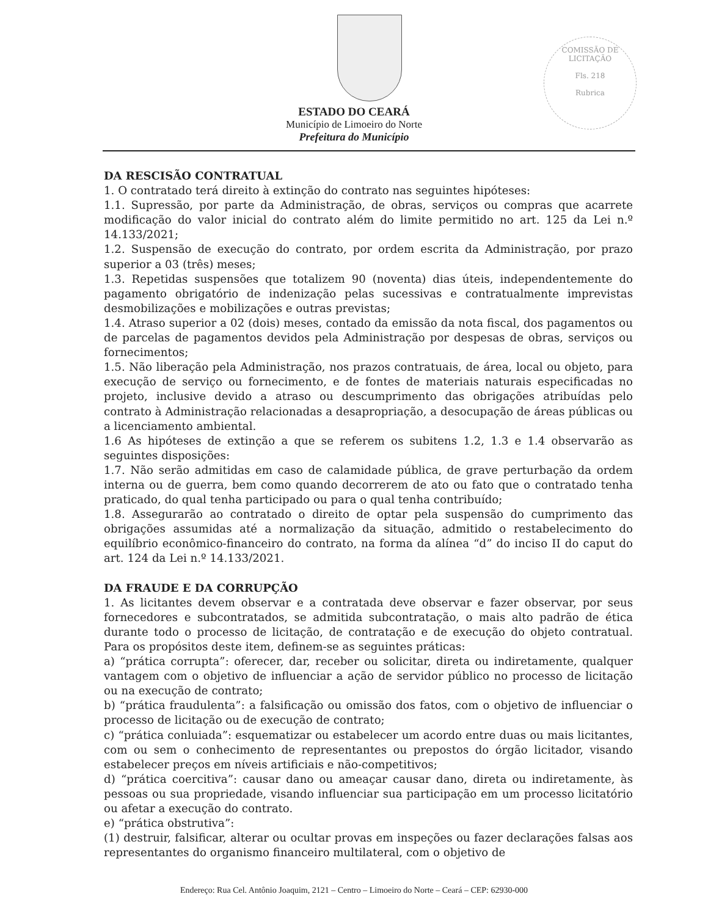COMISSÃO DE LICITAÇÃO
Fls. 218
Rubrica
ESTADO DO CEARÁ
Município de Limoeiro do Norte
Prefeitura do Município
DA RESCISÃO CONTRATUAL
1. O contratado terá direito à extinção do contrato nas seguintes hipóteses:
1.1. Supressão, por parte da Administração, de obras, serviços ou compras que acarrete modificação do valor inicial do contrato além do limite permitido no art. 125 da Lei n.º 14.133/2021;
1.2. Suspensão de execução do contrato, por ordem escrita da Administração, por prazo superior a 03 (três) meses;
1.3. Repetidas suspensões que totalizem 90 (noventa) dias úteis, independentemente do pagamento obrigatório de indenização pelas sucessivas e contratualmente imprevistas desmobilizações e mobilizações e outras previstas;
1.4. Atraso superior a 02 (dois) meses, contado da emissão da nota fiscal, dos pagamentos ou de parcelas de pagamentos devidos pela Administração por despesas de obras, serviços ou fornecimentos;
1.5. Não liberação pela Administração, nos prazos contratuais, de área, local ou objeto, para execução de serviço ou fornecimento, e de fontes de materiais naturais especificadas no projeto, inclusive devido a atraso ou descumprimento das obrigações atribuídas pelo contrato à Administração relacionadas a desapropriação, a desocupação de áreas públicas ou a licenciamento ambiental.
1.6 As hipóteses de extinção a que se referem os subitens 1.2, 1.3 e 1.4 observarão as seguintes disposições:
1.7. Não serão admitidas em caso de calamidade pública, de grave perturbação da ordem interna ou de guerra, bem como quando decorrerem de ato ou fato que o contratado tenha praticado, do qual tenha participado ou para o qual tenha contribuído;
1.8. Assegurarão ao contratado o direito de optar pela suspensão do cumprimento das obrigações assumidas até a normalização da situação, admitido o restabelecimento do equilíbrio econômico-financeiro do contrato, na forma da alínea “d” do inciso II do caput do art. 124 da Lei n.º 14.133/2021.
DA FRAUDE E DA CORRUPÇÃO
1. As licitantes devem observar e a contratada deve observar e fazer observar, por seus fornecedores e subcontratados, se admitida subcontratação, o mais alto padrão de ética durante todo o processo de licitação, de contratação e de execução do objeto contratual. Para os propósitos deste item, definem-se as seguintes práticas:
a) “prática corrupta”: oferecer, dar, receber ou solicitar, direta ou indiretamente, qualquer vantagem com o objetivo de influenciar a ação de servidor público no processo de licitação ou na execução de contrato;
b) “prática fraudulenta”: a falsificação ou omissão dos fatos, com o objetivo de influenciar o processo de licitação ou de execução de contrato;
c) “prática conluiada”: esquematizar ou estabelecer um acordo entre duas ou mais licitantes, com ou sem o conhecimento de representantes ou prepostos do órgão licitador, visando estabelecer preços em níveis artificiais e não-competitivos;
d) “prática coercitiva”: causar dano ou ameaçar causar dano, direta ou indiretamente, às pessoas ou sua propriedade, visando influenciar sua participação em um processo licitatório ou afetar a execução do contrato.
e) “prática obstrutiva”:
(1) destruir, falsificar, alterar ou ocultar provas em inspeções ou fazer declarações falsas aos representantes do organismo financeiro multilateral, com o objetivo de
Endereço: Rua Cel. Antônio Joaquim, 2121 – Centro – Limoeiro do Norte – Ceará – CEP: 62930-000